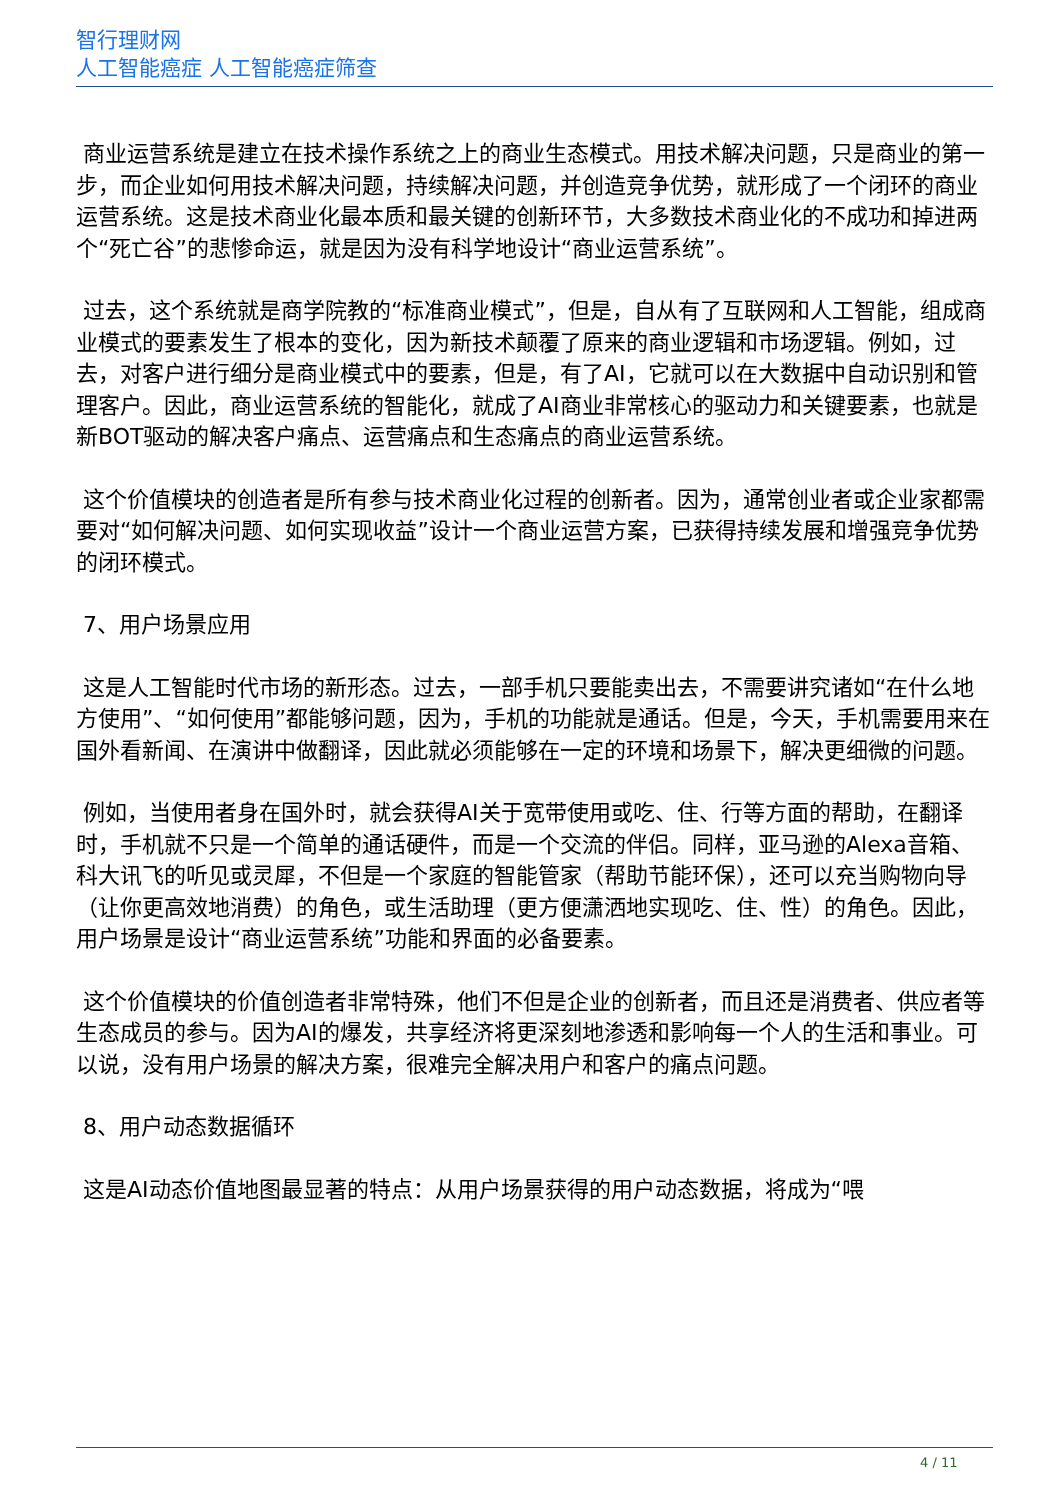智行理财网
人工智能癌症 人工智能癌症筛查
商业运营系统是建立在技术操作系统之上的商业生态模式。用技术解决问题，只是商业的第一步，而企业如何用技术解决问题，持续解决问题，并创造竞争优势，就形成了一个闭环的商业运营系统。这是技术商业化最本质和最关键的创新环节，大多数技术商业化的不成功和掉进两个“死亡谷”的悲惨命运，就是因为没有科学地设计“商业运营系统”。
过去，这个系统就是商学院教的“标准商业模式”，但是，自从有了互联网和人工智能，组成商业模式的要素发生了根本的变化，因为新技术颠覆了原来的商业逻辑和市场逻辑。例如，过去，对客户进行细分是商业模式中的要素，但是，有了AI，它就可以在大数据中自动识别和管理客户。因此，商业运营系统的智能化，就成了AI商业非常核心的驱动力和关键要素，也就是新BOT驱动的解决客户痛点、运营痛点和生态痛点的商业运营系统。
这个价值模块的创造者是所有参与技术商业化过程的创新者。因为，通常创业者或企业家都需要对“如何解决问题、如何实现收益”设计一个商业运营方案，已获得持续发展和增强竞争优势的闭环模式。
7、用户场景应用
这是人工智能时代市场的新形态。过去，一部手机只要能卖出去，不需要讲究诸如“在什么地方使用”、“如何使用”都能够问题，因为，手机的功能就是通话。但是，今天，手机需要用来在国外看新闻、在演讲中做翻译，因此就必须能够在一定的环境和场景下，解决更细微的问题。
例如，当使用者身在国外时，就会获得AI关于宽带使用或吃、住、行等方面的帮助，在翻译时，手机就不只是一个简单的通话硬件，而是一个交流的伴侣。同样，亚马逊的Alexa音箱、科大讯飞的听见或灵犀，不但是一个家庭的智能管家（帮助节能环保），还可以充当购物向导（让你更高效地消费）的角色，或生活助理（更方便潇洒地实现吃、住、性）的角色。因此，用户场景是设计“商业运营系统”功能和界面的必备要素。
这个价值模块的价值创造者非常特殊，他们不但是企业的创新者，而且还是消费者、供应者等生态成员的参与。因为AI的爆发，共享经济将更深刻地渗透和影响每一个人的生活和事业。可以说，没有用户场景的解决方案，很难完全解决用户和客户的痛点问题。
8、用户动态数据循环
这是AI动态价值地图最显著的特点：从用户场景获得的用户动态数据，将成为“喂
4 / 11